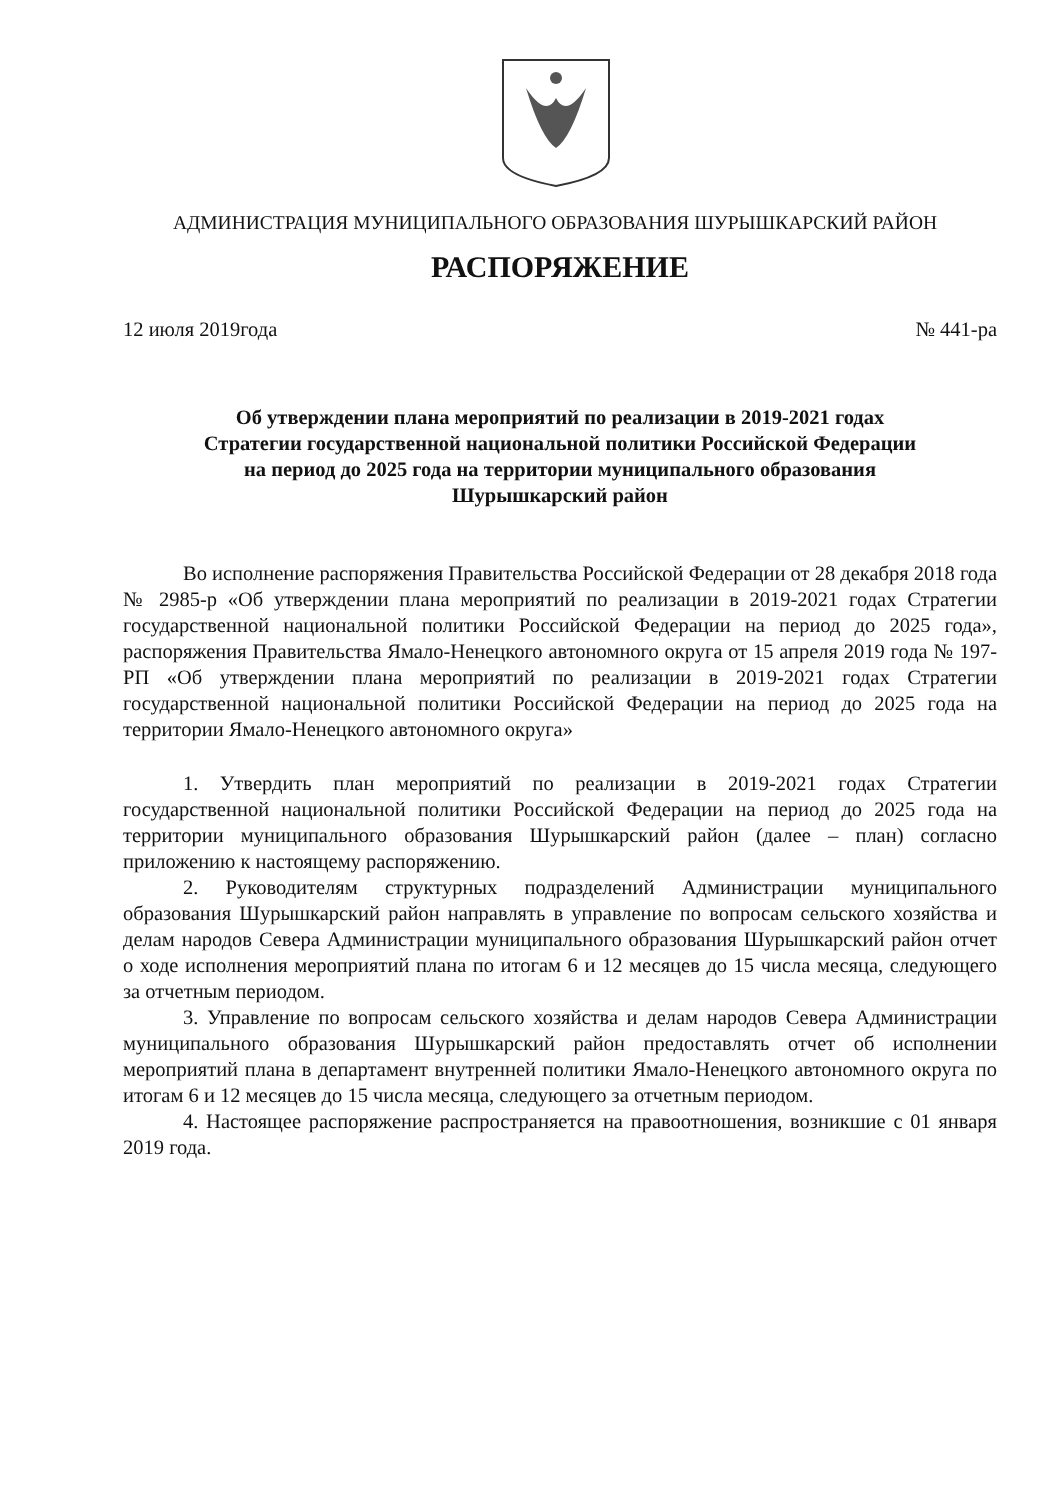АДМИНИСТРАЦИЯ МУНИЦИПАЛЬНОГО ОБРАЗОВАНИЯ ШУРЫШКАРСКИЙ РАЙОН
РАСПОРЯЖЕНИЕ
12 июля 2019года № 441-ра
Об утверждении плана мероприятий по реализации в 2019-2021 годах
Стратегии государственной национальной политики Российской Федерации
на период до 2025 года на территории муниципального образования
Шурышкарский район
Во исполнение распоряжения Правительства Российской Федерации от 28 декабря 2018 года № 2985-р «Об утверждении плана мероприятий по реализации в 2019-2021 годах Стратегии государственной национальной политики Российской Федерации на период до 2025 года», распоряжения Правительства Ямало-Ненецкого автономного округа от 15 апреля 2019 года № 197-РП «Об утверждении плана мероприятий по реализации в 2019-2021 годах Стратегии государственной национальной политики Российской Федерации на период до 2025 года на территории Ямало-Ненецкого автономного округа»
1. Утвердить план мероприятий по реализации в 2019-2021 годах Стратегии государственной национальной политики Российской Федерации на период до 2025 года на территории муниципального образования Шурышкарский район (далее – план) согласно приложению к настоящему распоряжению.
2. Руководителям структурных подразделений Администрации муниципального образования Шурышкарский район направлять в управление по вопросам сельского хозяйства и делам народов Севера Администрации муниципального образования Шурышкарский район отчет о ходе исполнения мероприятий плана по итогам 6 и 12 месяцев до 15 числа месяца, следующего за отчетным периодом.
3. Управление по вопросам сельского хозяйства и делам народов Севера Администрации муниципального образования Шурышкарский район предоставлять отчет об исполнении мероприятий плана в департамент внутренней политики Ямало-Ненецкого автономного округа по итогам 6 и 12 месяцев до 15 числа месяца, следующего за отчетным периодом.
4. Настоящее распоряжение распространяется на правоотношения, возникшие с 01 января 2019 года.